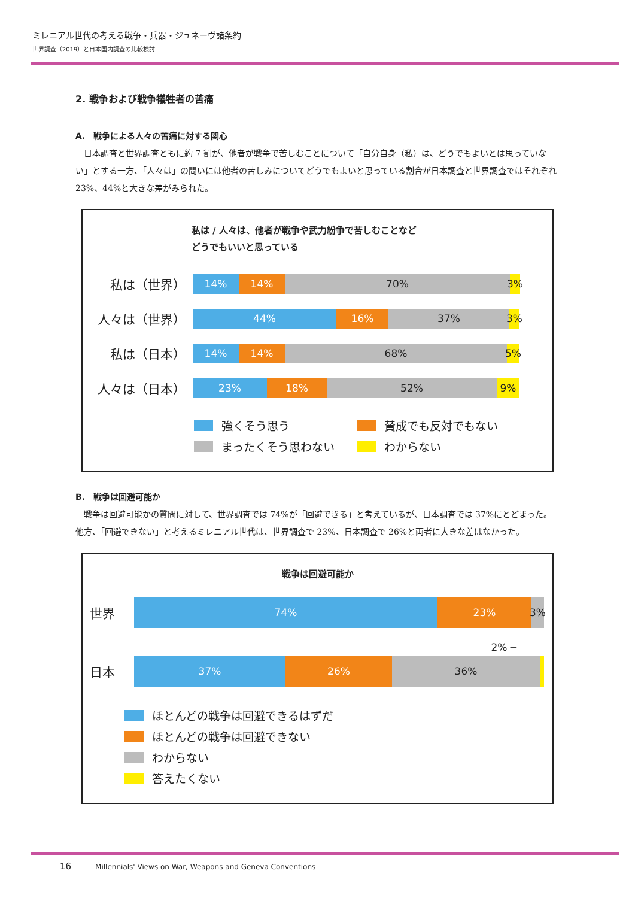ミレニアル世代の考える戦争・兵器・ジュネーヴ諸条約
世界調査（2019）と日本国内調査の比較検討
2. 戦争および戦争犠牲者の苦痛
A.　戦争による人々の苦痛に対する関心
日本調査と世界調査ともに約 7 割が、他者が戦争で苦しむことについて「自分自身（私）は、どうでもよいとは思っていない」とする一方、「人々は」の問いには他者の苦しみについてどうでもよいと思っている割合が日本調査と世界調査ではそれぞれ 23%、44%と大きな差がみられた。
私は / 人々は、他者が戦争や武力紛争で苦しむことなど
どうでもいいと思っている
私は（世界）
14% 14% 70% 3%
人々は（世界）
44% 16% 37% 3%
私は（日本）
14% 14% 68% 5%
人々は（日本）
23% 18% 52% 9%
強くそう思う 賛成でも反対でもない
まったくそう思わない わからない
B.　戦争は回避可能か
戦争は回避可能かの質問に対して、世界調査では 74%が「回避できる」と考えているが、日本調査では 37%にとどまった。他方、「回避できない」と考えるミレニアル世代は、世界調査で 23%、日本調査で 26%と両者に大きな差はなかった。
戦争は回避可能か
世界
74% 23% 3%
2% ─
日本
37% 26% 36%
ほとんどの戦争は回避できるはずだ
ほとんどの戦争は回避できない
わからない
答えたくない
16 Millennials' Views on War, Weapons and Geneva Conventions